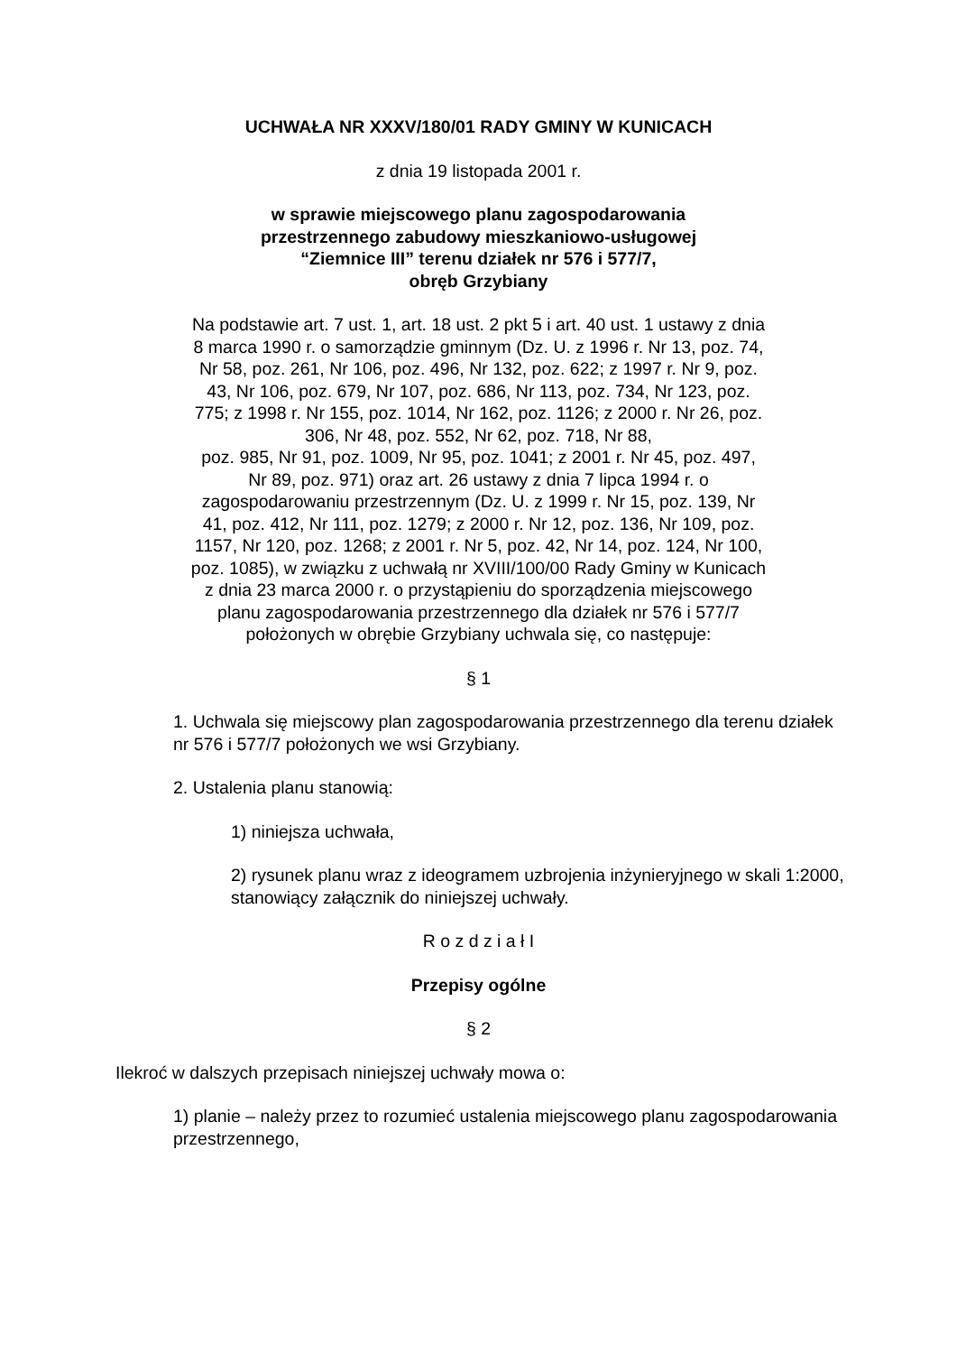UCHWAŁA NR XXXV/180/01 RADY GMINY W KUNICACH
z dnia 19 listopada 2001 r.
w sprawie miejscowego planu zagospodarowania
przestrzennego zabudowy mieszkaniowo-usługowej
“Ziemnice III” terenu działek nr 576 i 577/7,
obręb Grzybiany
Na podstawie art. 7 ust. 1, art. 18 ust. 2 pkt 5 i art. 40 ust. 1 ustawy z dnia 8 marca 1990 r. o samorządzie gminnym (Dz. U. z 1996 r. Nr 13, poz. 74, Nr 58, poz. 261, Nr 106, poz. 496, Nr 132, poz. 622; z 1997 r. Nr 9, poz. 43, Nr 106, poz. 679, Nr 107, poz. 686, Nr 113, poz. 734, Nr 123, poz. 775; z 1998 r. Nr 155, poz. 1014, Nr 162, poz. 1126; z 2000 r. Nr 26, poz. 306, Nr 48, poz. 552, Nr 62, poz. 718, Nr 88,
poz. 985, Nr 91, poz. 1009, Nr 95, poz. 1041; z 2001 r. Nr 45, poz. 497, Nr 89, poz. 971) oraz art. 26 ustawy z dnia 7 lipca 1994 r. o zagospodarowaniu przestrzennym (Dz. U. z 1999 r. Nr 15, poz. 139, Nr 41, poz. 412, Nr 111, poz. 1279; z 2000 r. Nr 12, poz. 136, Nr 109, poz. 1157, Nr 120, poz. 1268; z 2001 r. Nr 5, poz. 42, Nr 14, poz. 124, Nr 100, poz. 1085), w związku z uchwałą nr XVIII/100/00 Rady Gminy w Kunicach z dnia 23 marca 2000 r. o przystąpieniu do sporządzenia miejscowego planu zagospodarowania przestrzennego dla działek nr 576 i 577/7 położonych w obrębie Grzybiany uchwala się, co następuje:
§ 1
1. Uchwala się miejscowy plan zagospodarowania przestrzennego dla terenu działek nr 576 i 577/7 położonych we wsi Grzybiany.
2. Ustalenia planu stanowią:
1) niniejsza uchwała,
2) rysunek planu wraz z ideogramem uzbrojenia inżynieryjnego w skali 1:2000, stanowiący załącznik do niniejszej uchwały.
R o z d z i a ł I
Przepisy ogólne
§ 2
Ilekroć w dalszych przepisach niniejszej uchwały mowa o:
1) planie – należy przez to rozumieć ustalenia miejscowego planu zagospodarowania przestrzennego,